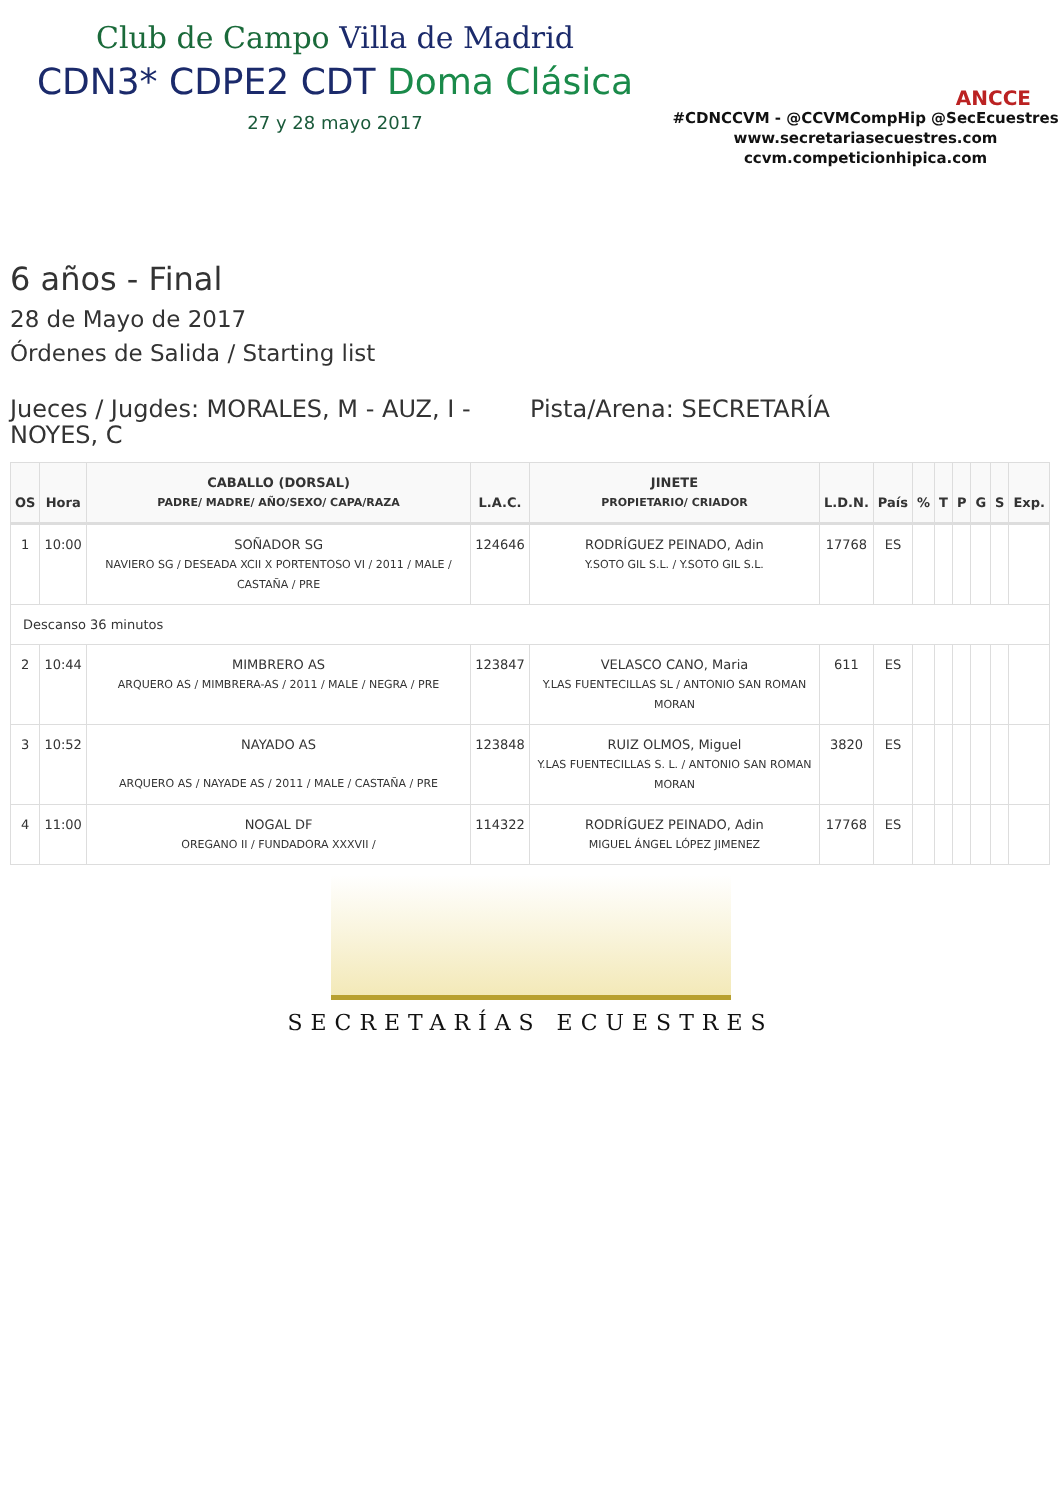Club de Campo Villa de Madrid
CDN3* CDPE2 CDT Doma Clásica
27 y 28 mayo 2017
ANCCE
#CDNCCVM - @CCVMCompHip @SecEcuestres
www.secretariasecuestres.com
ccvm.competicionhipica.com
6 años - Final
28 de Mayo de 2017
Órdenes de Salida / Starting list
Jueces / Jugdes: MORALES, M - AUZ, I - NOYES, C
Pista/Arena: SECRETARÍA
| OS | Hora | CABALLO (DORSAL) PADRE/ MADRE/ AÑO/SEXO/ CAPA/RAZA | L.A.C. | JINETE PROPIETARIO/ CRIADOR | L.D.N. | País | % | T | P | G | S | Exp. |
| --- | --- | --- | --- | --- | --- | --- | --- | --- | --- | --- | --- | --- |
| 1 | 10:00 | SOÑADOR SG NAVIERO SG / DESEADA XCII X PORTENTOSO VI / 2011 / MALE / CASTAÑA / PRE | 124646 | RODRÍGUEZ PEINADO, Adin Y.SOTO GIL S.L. / Y.SOTO GIL S.L. | 17768 | ES | | | | | | |
| Descanso 36 minutos | | | | | | | | | | | | |
| 2 | 10:44 | MIMBRERO AS ARQUERO AS / MIMBRERA-AS / 2011 / MALE / NEGRA / PRE | 123847 | VELASCO CANO, Maria Y.LAS FUENTECILLAS SL / ANTONIO SAN ROMAN MORAN | 611 | ES | | | | | | |
| 3 | 10:52 | NAYADO AS ARQUERO AS / NAYADE AS / 2011 / MALE / CASTAÑA / PRE | 123848 | RUIZ OLMOS, Miguel Y.LAS FUENTECILLAS S. L. / ANTONIO SAN ROMAN MORAN | 3820 | ES | | | | | | |
| 4 | 11:00 | NOGAL DF OREGANO II / FUNDADORA XXXVII / | 114322 | RODRÍGUEZ PEINADO, Adin MIGUEL ÁNGEL LÓPEZ JIMENEZ | 17768 | ES | | | | | | |
SECRETARÍAS ECUESTRES